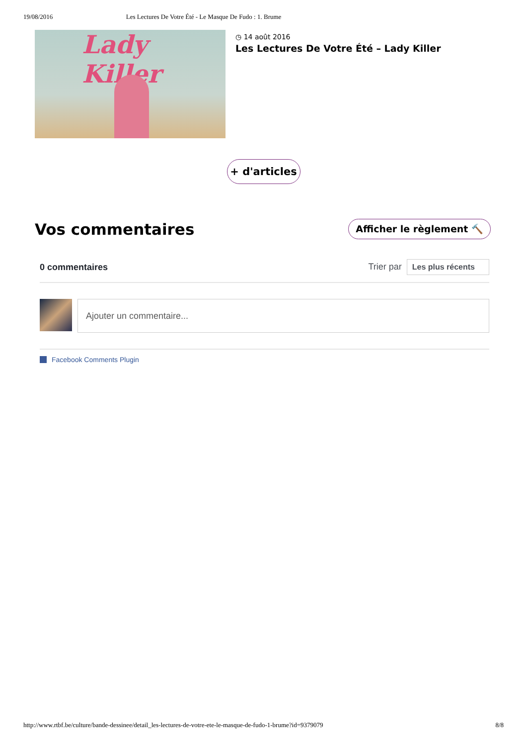19/08/2016 Les Lectures De Votre Été - Le Masque De Fudo : 1. Brume
Lady Killer
◷ 14 août 2016
Les Lectures De Votre Été – Lady Killer
+ d'articles
Vos commentaires
Afficher le règlement 🔨
0 commentaires Trier par Les plus récents
Ajouter un commentaire...
Facebook Comments Plugin
http://www.rtbf.be/culture/bande-dessinee/detail_les-lectures-de-votre-ete-le-masque-de-fudo-1-brume?id=9379079 8/8